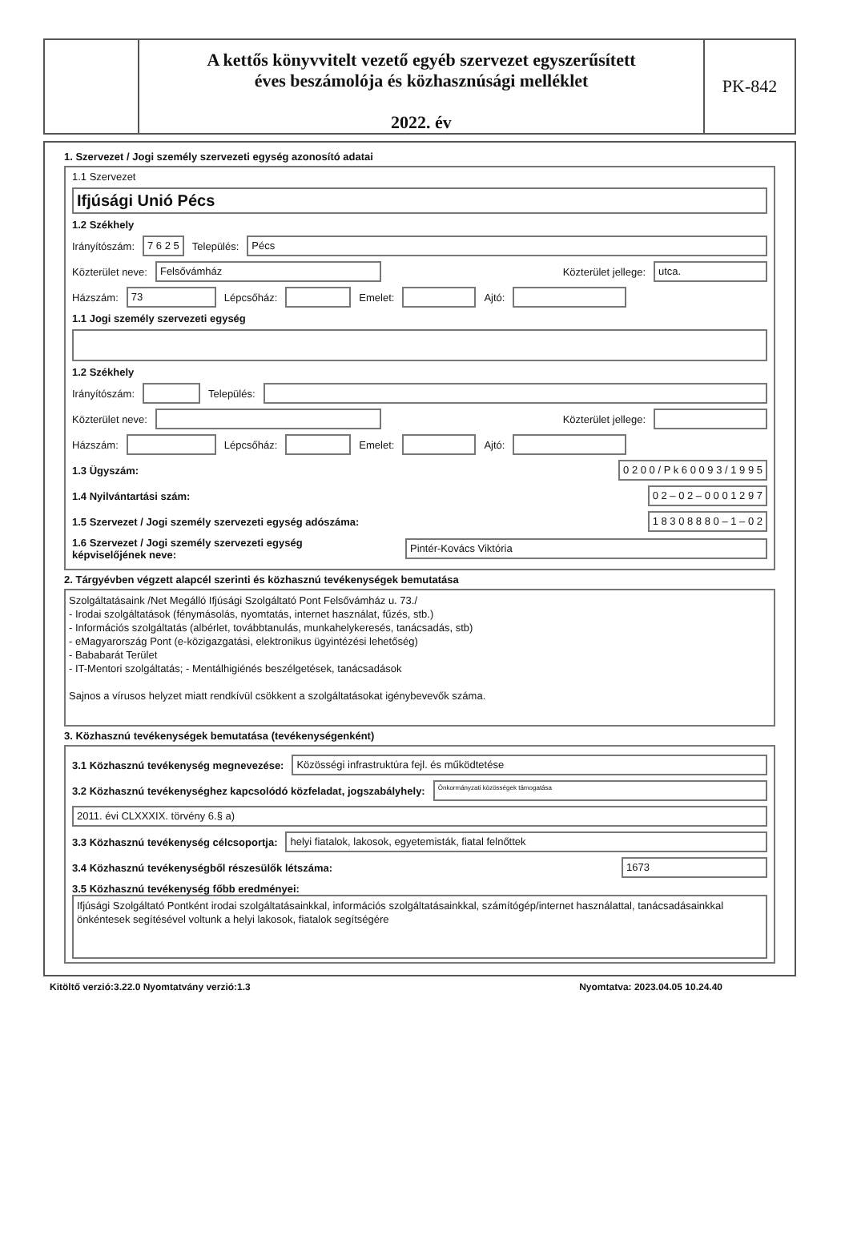A kettős könyvvitelt vezető egyéb szervezet egyszerűsített
éves beszámolója és közhasznúsági melléklet
2022. év
PK-842
1. Szervezet / Jogi személy szervezeti egység azonosító adatai
1.1 Szervezet
Ifjúsági Unió Pécs
1.2 Székhely
Irányítószám: 7 6 2 5 Település: Pécs
Közterület neve: Felsővámház Közterület jellege: utca.
Házszám: 73 Lépcsőház: Emelet: Ajtó:
1.1 Jogi személy szervezeti egység
1.2 Székhely
Irányítószám: Település:
Közterület neve: Közterület jellege:
Házszám: Lépcsőház: Emelet: Ajtó:
1.3 Ügyszám: 0 2 0 0 / P k 6 0 0 9 3 / 1 9 9 5
1.4 Nyilvántartási szám: 0 2 – 0 2 – 0 0 0 1 2 9 7
1.5 Szervezet / Jogi személy szervezeti egység adószáma: 1 8 3 0 8 8 8 0 – 1 – 0 2
1.6 Szervezet / Jogi személy szervezeti egység
képviselőjének neve: Pintér-Kovács Viktória
2. Tárgyévben végzett alapcél szerinti és közhasznú tevékenységek bemutatása
Szolgáltatásaink /Net Megálló Ifjúsági Szolgáltató Pont Felsővámház u. 73./
- Irodai szolgáltatások (fénymásolás, nyomtatás, internet használat, fűzés, stb.)
- Információs szolgáltatás (albérlet, továbbtanulás, munkahelykeresés, tanácsadás, stb)
- eMagyarország Pont (e-közigazgatási, elektronikus ügyintézési lehetőség)
- Bababarát Terület
- IT-Mentori szolgáltatás; - Mentálhigiénés beszélgetések, tanácsadások
Sajnos a vírusos helyzet miatt rendkívül csökkent a szolgáltatásokat igénybevevők száma.
3. Közhasznú tevékenységek bemutatása (tevékenységenként)
3.1 Közhasznú tevékenység megnevezése: Közösségi infrastruktúra fejl. és működtetése
3.2 Közhasznú tevékenységhez kapcsolódó közfeladat, jogszabályhely: Önkormányzati közösségek támogatása
2011. évi CLXXXIX. törvény 6.§ a)
3.3 Közhasznú tevékenység célcsoportja: helyi fiatalok, lakosok, egyetemisták, fiatal felnőttek
3.4 Közhasznú tevékenységből részesülők létszáma: 1673
3.5 Közhasznú tevékenység főbb eredményei:
Ifjúsági Szolgáltató Pontként irodai szolgáltatásainkkal, információs szolgáltatásainkkal, számítógép/internet használattal, tanácsadásainkkal önkéntesek segítésével voltunk a helyi lakosok, fiatalok segítségére
Kitöltő verzió:3.22.0 Nyomtatvány verzió:1.3 Nyomtatva: 2023.04.05 10.24.40